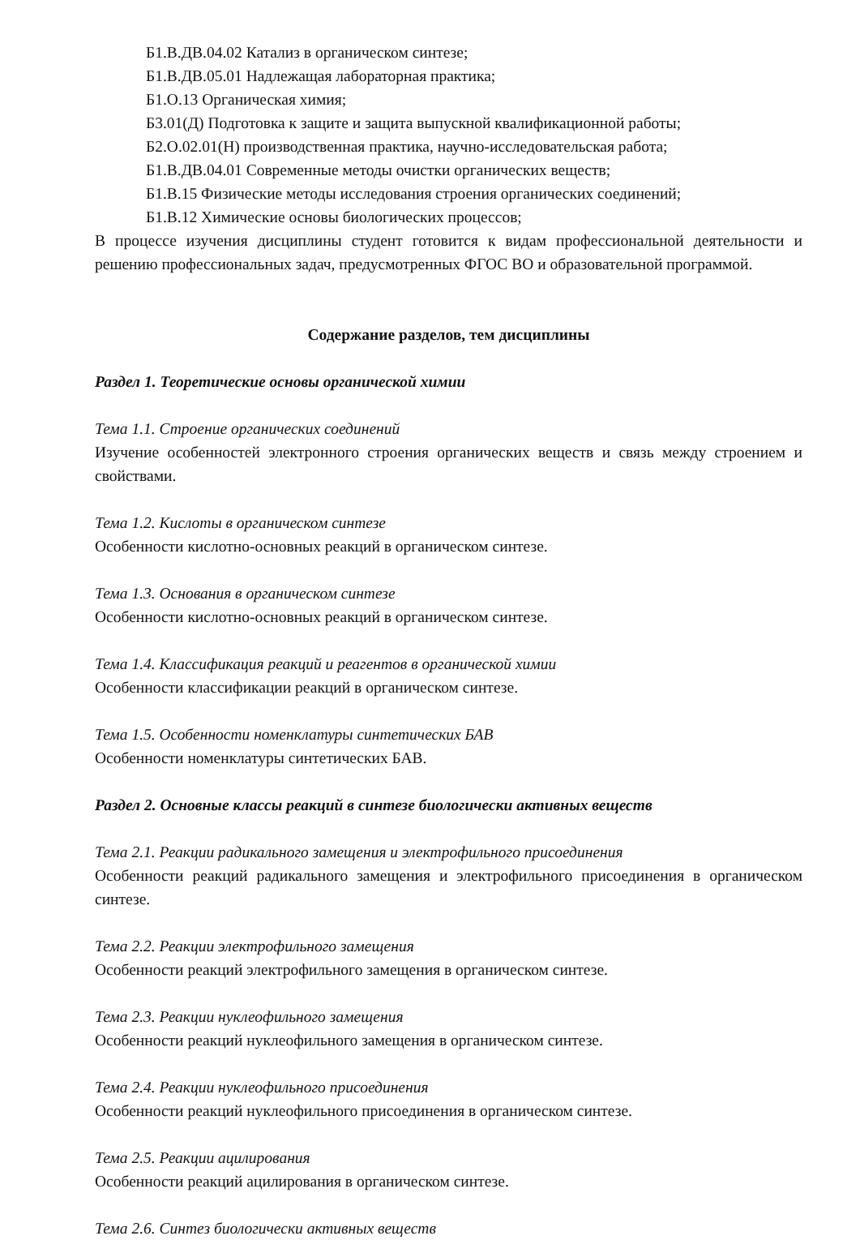Б1.В.ДВ.04.02 Катализ в органическом синтезе;
Б1.В.ДВ.05.01 Надлежащая лабораторная практика;
Б1.О.13 Органическая химия;
Б3.01(Д) Подготовка к защите и защита выпускной квалификационной работы;
Б2.О.02.01(Н) производственная практика, научно-исследовательская работа;
Б1.В.ДВ.04.01 Современные методы очистки органических веществ;
Б1.В.15 Физические методы исследования строения органических соединений;
Б1.В.12 Химические основы биологических процессов;
В процессе изучения дисциплины студент готовится к видам профессиональной деятельности и решению профессиональных задач, предусмотренных ФГОС ВО и образовательной программой.
Содержание разделов, тем дисциплины
Раздел 1. Теоретические основы органической химии
Тема 1.1. Строение органических соединений
Изучение особенностей электронного строения органических веществ и связь между строением и свойствами.
Тема 1.2. Кислоты в органическом синтезе
Особенности кислотно-основных реакций в органическом синтезе.
Тема 1.3. Основания в органическом синтезе
Особенности кислотно-основных реакций в органическом синтезе.
Тема 1.4. Классификация реакций и реагентов в органической химии
Особенности классификации реакций в органическом синтезе.
Тема 1.5. Особенности номенклатуры синтетических БАВ
Особенности номенклатуры синтетических БАВ.
Раздел 2. Основные классы реакций в синтезе биологически активных веществ
Тема 2.1. Реакции радикального замещения и электрофильного присоединения
Особенности реакций радикального замещения и электрофильного присоединения в органическом синтезе.
Тема 2.2. Реакции электрофильного замещения
Особенности реакций электрофильного замещения в органическом синтезе.
Тема 2.3. Реакции нуклеофильного замещения
Особенности реакций нуклеофильного замещения в органическом синтезе.
Тема 2.4. Реакции нуклеофильного присоединения
Особенности реакций нуклеофильного присоединения в органическом синтезе.
Тема 2.5. Реакции ацилирования
Особенности реакций ацилирования в органическом синтезе.
Тема 2.6. Синтез биологически активных веществ